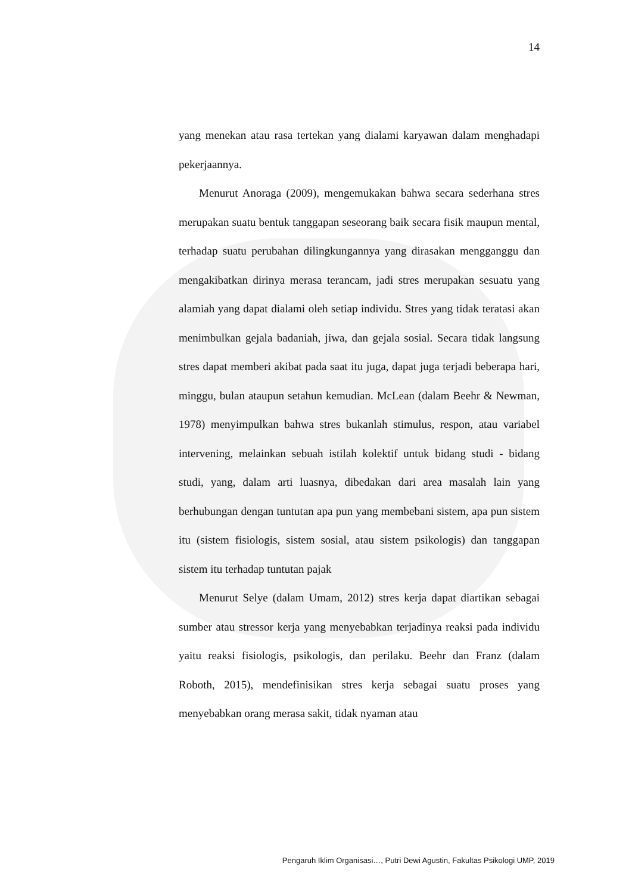14
yang menekan atau rasa tertekan yang dialami karyawan dalam menghadapi pekerjaannya.
Menurut Anoraga (2009), mengemukakan bahwa secara sederhana stres merupakan suatu bentuk tanggapan seseorang baik secara fisik maupun mental, terhadap suatu perubahan dilingkungannya yang dirasakan mengganggu dan mengakibatkan dirinya merasa terancam, jadi stres merupakan sesuatu yang alamiah yang dapat dialami oleh setiap individu. Stres yang tidak teratasi akan menimbulkan gejala badaniah, jiwa, dan gejala sosial. Secara tidak langsung stres dapat memberi akibat pada saat itu juga, dapat juga terjadi beberapa hari, minggu, bulan ataupun setahun kemudian. McLean (dalam Beehr & Newman, 1978) menyimpulkan bahwa stres bukanlah stimulus, respon, atau variabel intervening, melainkan sebuah istilah kolektif untuk bidang studi - bidang studi, yang, dalam arti luasnya, dibedakan dari area masalah lain yang berhubungan dengan tuntutan apa pun yang membebani sistem, apa pun sistem itu (sistem fisiologis, sistem sosial, atau sistem psikologis) dan tanggapan sistem itu terhadap tuntutan pajak
Menurut Selye (dalam Umam, 2012) stres kerja dapat diartikan sebagai sumber atau stressor kerja yang menyebabkan terjadinya reaksi pada individu yaitu reaksi fisiologis, psikologis, dan perilaku. Beehr dan Franz (dalam Roboth, 2015), mendefinisikan stres kerja sebagai suatu proses yang menyebabkan orang merasa sakit, tidak nyaman atau
Pengaruh Iklim Organisasi…, Putri Dewi Agustin, Fakultas Psikologi UMP, 2019